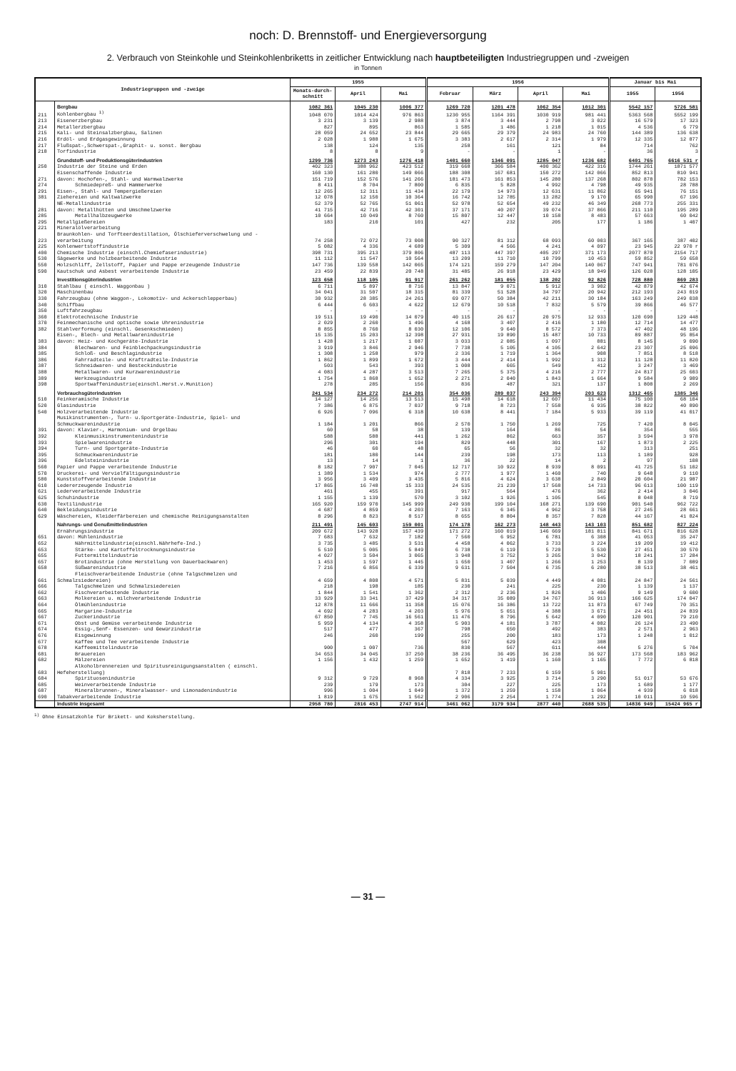noch: D. Brennstoff- und Energieversorgung
2. Verbrauch von Steinkohle und Steinkohlenbriketts in zeitlicher Entwicklung nach hauptbeteiligten Industriegruppen und -zweigen
in Tonnen
| Industriegruppen und -zweige | | 1955 | | | 1956 | | | | Januar bis Mai | |
| --- | --- | --- | --- | --- | --- | --- | --- | --- | --- | --- |
| | | Monats-durch-schnitt | April | Mai | Februar | März | April | Mai | 1955 | 1956 |
| | Bergbau | 1082 361 | 1045 230 | 1006 377 | 1269 720 | 1201 478 | 1062 354 | 1012 301 | 5542 157 | 5726 581 |
| 211 | Kohlenbergbau <sup>1)</sup> | 1048 070 | 1014 424 | 976 863 | 1230 955 | 1164 391 | 1030 919 | 981 441 | 5363 568 | 5552 199 |
| 213 | Eisenerzbergbau | 3 231 | 3 139 | 2 988 | 3 874 | 3 444 | 2 798 | 3 022 | 16 579 | 17 323 |
| 214 | Metallerzbergbau | 827 | 895 | 863 | 1 585 | 1 486 | 1 218 | 1 015 | 4 536 | 6 779 |
| 215 | Kali- und Steinsalzbergbau, Salinen | 28 059 | 24 652 | 23 844 | 29 665 | 29 379 | 24 983 | 24 760 | 144 389 | 136 638 |
| 216 | Erdöl- und Erdgasgewinnung | 2 028 | 1 988 | 1 675 | 3 383 | 2 617 | 2 314 | 1 979 | 12 335 | 12 877 |
| 217 | Flußspat-,Schwerspat-,Graphit- u. sonst. Bergbau | 138 | 124 | 135 | 258 | 161 | 121 | 84 | 714 | 762 |
| 218 | Torfindustrie | 8 | 8 | 9 | - | - | 1 | - | 36 | 3 |
| | Grundstoff- und Produktionsgüterindustrien | 1299 736 | 1273 243 | 1276 418 | 1401 660 | 1346 091 | 1285 047 | 1236 682 | 6401 765 | 6616 531 r |
| 250 | Industrie der Steine und Erden | 402 323 | 388 962 | 423 512 | 319 668 | 366 584 | 400 362 | 422 316 | 1744 261 | 1871 577 |
| | Eisenschaffende Industrie | 160 130 | 161 280 | 149 066 | 188 308 | 167 681 | 150 272 | 142 066 | 852 813 | 810 941 |
| 271 | davon: Hochofen-, Stahl- und Warmwalzwerke | 151 719 | 152 576 | 141 266 | 181 473 | 161 853 | 145 280 | 137 268 | 802 878 | 782 153 |
| 274 | Schmiedepreß- und Hammerwerke | 8 411 | 8 704 | 7 800 | 6 835 | 5 828 | 4 992 | 4 798 | 49 935 | 28 788 |
| 291 | Eisen-, Stahl- und Tempergießereien | 12 265 | 12 311 | 11 434 | 22 179 | 14 973 | 12 631 | 11 862 | 65 941 | 76 151 |
| 381 | Ziehereien und Kaltwalzwerke | 12 078 | 12 150 | 10 364 | 16 742 | 12 785 | 13 282 | 9 170 | 65 990 | 67 196 |
| | NE-Metallindustrie | 52 379 | 52 765 | 51 061 | 52 978 | 52 654 | 49 232 | 46 349 | 268 773 | 255 331 |
| 281 | davon: Metallhütten und Umschmelzwerke | 41 715 | 42 716 | 42 301 | 37 171 | 40 207 | 39 074 | 37 866 | 211 110 | 195 289 |
| 285 | Metallhalbzeugwerke | 10 664 | 10 049 | 8 760 | 15 807 | 12 447 | 10 158 | 8 483 | 57 663 | 60 042 |
| 295 | Metallgießereien | 183 | 210 | 101 | 427 | 232 | 205 | 177 | 1 186 | 1 407 |
| 221 | Mineralölverarbeitung | 74 258 | 72 072 | 73 008 | 90 327 | 81 312 | 68 093 | 60 003 | 367 165 | 387 402 |
| 223 | Braunkohlen- und Torfteerdestillation, Ölschieferverschwelung und -verarbeitung | | | | | | | | | |
| 225 | Kohlenwertstoffindustrie | 5 082 | 4 336 | 4 689 | 5 309 | 4 566 | 4 241 | 4 097 | 23 945 | 22 970 r |
| 400 | Chemische Industrie (einschl.Chemiefaserindustrie) | 398 731 | 395 213 | 379 806 | 487 113 | 447 397 | 405 297 | 371 173 | 2077 870 | 2154 717 |
| 530 | Sägewerke und holzbearbeitende Industrie | 11 112 | 11 547 | 10 564 | 13 209 | 11 710 | 10 799 | 10 453 | 59 852 | 59 658 |
| 550 | Holzschliff, Zellstoff, Papier und Pappe erzeugende Industrie | 147 736 | 139 558 | 142 065 | 174 121 | 159 279 | 147 204 | 140 067 | 747 941 | 781 076 |
| 590 | Kautschuk und Asbest verarbeitende Industrie | 23 459 | 22 839 | 20 748 | 31 485 | 26 918 | 23 429 | 18 949 | 126 028 | 128 105 |
| | Investitionsgüterindustrien | 123 658 | 118 105 | 91 917 | 261 262 | 181 055 | 138 202 | 92 826 | 728 880 | 869 283 |
| 310 | Stahlbau ( einschl. Waggonbau ) | 6 711 | 5 897 | 8 716 | 13 847 | 9 071 | 5 912 | 3 902 | 42 879 | 42 674 |
| 320 | Maschinenbau | 34 041 | 31 507 | 18 315 | 81 339 | 51 528 | 34 797 | 20 942 | 212 193 | 243 019 |
| 330 | Fahrzeugbau (ohne Waggon-, Lokomotiv- und Ackerschlepperbau) | 30 932 | 28 385 | 24 261 | 69 077 | 50 384 | 42 211 | 30 184 | 163 249 | 249 038 |
| 340 | Schiffbau | 6 444 | 6 603 | 4 622 | 12 679 | 10 518 | 7 832 | 5 579 | 39 866 | 46 577 |
| 350 | Luftfahrzeugbau | - | - | - | - | - | - | - | - | - |
| 360 | Elektrotechnische Industrie | 19 511 | 19 490 | 14 079 | 40 115 | 26 617 | 20 975 | 12 933 | 120 690 | 129 448 |
| 370 | Feinmechanische und optische sowie Uhrenindustrie | 2 029 | 2 260 | 1 496 | 4 168 | 3 407 | 2 416 | 1 180 | 12 714 | 14 477 |
| 382 | Stahlverformung (einschl. Gesenkschmieden) | 8 855 | 8 760 | 8 030 | 12 106 | 9 640 | 8 572 | 7 373 | 47 402 | 48 196 |
| | Eisen-, Blech- und Metallwarenindustrie | 15 135 | 15 203 | 12 398 | 27 931 | 19 890 | 15 487 | 10 733 | 89 887 | 95 854 |
| 383 | davon: Heiz- und Kochgeräte-Industrie | 1 428 | 1 217 | 1 087 | 3 033 | 2 085 | 1 097 | 881 | 8 145 | 9 090 |
| 384 | Blechwaren- und Feinblechpackungsindustrie | 3 919 | 3 846 | 2 946 | 7 738 | 5 105 | 4 105 | 2 642 | 23 307 | 25 096 |
| 385 | Schloß- und Beschlagindustrie | 1 308 | 1 258 | 979 | 2 336 | 1 719 | 1 364 | 908 | 7 851 | 8 518 |
| 386 | Fahrradteile- und Kraftradteile-Industrie | 1 862 | 1 899 | 1 672 | 3 444 | 2 414 | 1 992 | 1 312 | 11 128 | 11 820 |
| 387 | Schneidwaren- und Besteckindustrie | 503 | 543 | 393 | 1 008 | 665 | 549 | 412 | 3 247 | 3 469 |
| 388 | Metallwaren- und Kurzwarenindustrie | 4 083 | 4 287 | 3 513 | 7 265 | 5 375 | 4 216 | 2 777 | 24 817 | 25 603 |
| 389 | Werkzeugindustrie | 1 754 | 1 868 | 1 652 | 2 271 | 2 040 | 1 843 | 1 664 | 9 584 | 9 989 |
| 398 | Sportwaffenindustrie(einschl.Herst.v.Munition) | 278 | 285 | 156 | 836 | 487 | 321 | 137 | 1 808 | 2 269 |
| | Verbrauchsgüterindustrien | 241 534 | 234 272 | 214 201 | 354 036 | 289 037 | 243 394 | 203 623 | 1312 465 | 1385 346 |
| 510 | Feinkeramische Industrie | 14 127 | 14 256 | 13 513 | 15 498 | 14 618 | 12 607 | 11 434 | 75 100 | 68 104 |
| 520 | Glasindustrie | 7 386 | 6 875 | 7 037 | 9 718 | 8 723 | 7 558 | 6 935 | 38 822 | 40 890 |
| 540 | Holzverarbeitende Industrie | 6 926 | 7 096 | 6 318 | 10 638 | 8 441 | 7 184 | 5 933 | 39 119 | 41 017 |
| | Musikinstrumenten-, Turn- u.Sportgeräte-Industrie, Spiel- und Schmuckwarenindustrie | 1 184 | 1 201 | 866 | 2 570 | 1 750 | 1 269 | 725 | 7 420 | 8 045 |
| 391 | davon: Klavier-, Harmonium- und Orgelbau | 60 | 58 | 38 | 139 | 164 | 86 | 54 | 354 | 555 |
| 392 | Kleinmusikinstrumentenindustrie | 588 | 588 | 441 | 1 262 | 862 | 663 | 357 | 3 594 | 3 978 |
| 393 | Spielwarenindustrie | 296 | 301 | 194 | 829 | 448 | 301 | 167 | 1 873 | 2 225 |
| 394 | Turn- und Sportgeräte-Industrie | 46 | 60 | 48 | 65 | 56 | 32 | 32 | 313 | 251 |
| 395 | Schmuckwarenindustrie | 181 | 180 | 144 | 239 | 198 | 173 | 113 | 1 189 | 928 |
| 396 | Edelsteinindustrie | 13 | 14 | 1 | 36 | 22 | 14 | 2 | 97 | 108 |
| 560 | Papier und Pappe verarbeitende Industrie | 8 182 | 7 907 | 7 045 | 12 717 | 10 922 | 8 939 | 8 091 | 41 725 | 51 102 |
| 570 | Druckerei- und Vervielfältigungsindustrie | 1 389 | 1 534 | 974 | 2 777 | 1 977 | 1 460 | 740 | 9 648 | 9 110 |
| 580 | Kunststoffverarbeitende Industrie | 3 956 | 3 409 | 3 435 | 5 816 | 4 624 | 3 638 | 2 849 | 20 604 | 21 987 |
| 610 | Ledererzeugende Industrie | 17 865 | 16 748 | 15 333 | 24 535 | 21 239 | 17 568 | 14 733 | 96 613 | 100 119 |
| 621 | Lederverarbeitende Industrie | 461 | 455 | 391 | 917 | 564 | 476 | 362 | 2 414 | 3 046 |
| 625 | Schuhindustrie | 1 155 | 1 139 | 570 | 3 102 | 1 926 | 1 105 | 545 | 8 048 | 8 719 |
| 630 | Textilindustrie | 165 920 | 159 970 | 145 999 | 249 930 | 199 104 | 168 271 | 139 690 | 901 540 | 962 722 |
| 640 | Bekleidungsindustrie | 4 687 | 4 859 | 4 203 | 7 163 | 6 345 | 4 962 | 3 758 | 27 245 | 28 661 |
| 629 | Wäschereien, Kleiderfärbereien und chemische Reinigungsanstalten | 8 296 | 8 823 | 8 517 | 8 655 | 8 804 | 8 357 | 7 828 | 44 167 | 41 824 |
| | Nahrungs- und Genußmittelindustrien | 211 491 | 145 603 | 159 001 | 174 178 | 162 273 | 148 443 | 143 103 | 851 682 | 827 224 |
| | Ernährungsindustrie | 209 672 | 143 928 | 157 439 | 171 272 | 160 019 | 146 669 | 181 811 | 841 671 | 816 628 |
| 651 | davon: Mühlenindustrie | 7 683 | 7 632 | 7 182 | 7 560 | 6 952 | 6 781 | 6 308 | 41 053 | 35 247 |
| 652 | Nährmittelindustrie(einschl.Nährhefe-Ind.) | 3 735 | 3 485 | 3 531 | 4 458 | 4 062 | 3 733 | 3 224 | 19 209 | 19 412 |
| 653 | Stärke- und Kartoffeltrocknungsindustrie | 5 510 | 5 005 | 5 849 | 6 738 | 6 119 | 5 720 | 5 530 | 27 451 | 30 570 |
| 655 | Futtermittelindustrie | 4 027 | 3 504 | 3 065 | 3 948 | 3 752 | 3 265 | 3 042 | 18 241 | 17 284 |
| 657 | Brotindustrie (ohne Herstellung von Dauerbackwaren) | 1 453 | 1 597 | 1 445 | 1 650 | 1 407 | 1 266 | 1 253 | 8 139 | 7 089 |
| 658 | Süßwarenindustrie | 7 216 | 6 856 | 6 339 | 9 631 | 7 504 | 6 735 | 6 280 | 38 513 | 38 461 |
| 661 | Fleischverarbeitende Industrie (ohne Talgschmelzen und Schmalzsiedereien) | 4 659 | 4 808 | 4 571 | 5 831 | 5 039 | 4 449 | 4 081 | 24 847 | 24 561 |
| 666 | Talgschmelzen und Schmalzsiedereien | 218 | 198 | 185 | 230 | 241 | 225 | 230 | 1 139 | 1 137 |
| 662 | Fischverarbeitende Industrie | 1 844 | 1 541 | 1 362 | 2 312 | 2 236 | 1 826 | 1 406 | 9 149 | 9 600 |
| 663 | Molkereien u. milchverarbeitende Industrie | 33 929 | 33 341 | 37 429 | 34 317 | 35 089 | 34 767 | 36 913 | 166 625 | 174 047 |
| 664 | Ölmühlenindustrie | 12 878 | 11 666 | 11 358 | 15 076 | 16 386 | 13 722 | 11 873 | 67 749 | 70 351 |
| 665 | Margarine-Industrie | 4 692 | 4 283 | 4 203 | 5 976 | 5 651 | 4 388 | 3 671 | 24 451 | 24 839 |
| 667 | Zuckerindustrie | 67 850 | 7 745 | 16 561 | 11 476 | 8 796 | 5 642 | 4 090 | 120 901 | 79 210 |
| 671 | Obst und Gemüse verarbeitende Industrie | 5 959 | 4 134 | 4 358 | 5 903 | 4 181 | 3 787 | 4 082 | 26 124 | 23 490 |
| 674 | Essig-,Senf- Essenzen- und Gewürzindustrie | 517 | 477 | 367 | 798 | 650 | 492 | 383 | 2 571 | 2 963 |
| 676 | Eisgewinnung | 246 | 260 | 199 | 255 | 200 | 183 | 173 | 1 248 | 1 012 |
| 677 | Kaffee und Tee verarbeitende Industrie | 900 | 1 007 | 736 | 567 | 629 | 423 | 308 | 5 276 | 5 704 |
| 678 | Kaffeemittelindustrie | | | | 830 | 567 | 611 | 444 | | |
| 681 | Brauereien | 34 653 | 34 045 | 37 250 | 38 236 | 36 495 | 36 238 | 36 927 | 173 568 | 183 962 |
| 682 | Mälzereien | 1 156 | 1 432 | 1 259 | 1 652 | 1 419 | 1 160 | 1 165 | 7 772 | 6 818 |
| 683 | Alkoholbrennereien und Spiritusreinigungsanstalten ( einschl. Hefeherstellung) | 9 312 | 9 729 | 8 968 | 7 818 | 7 233 | 6 159 | 5 901 | 51 017 | 53 676 |
| 684 | Spirituosenindustrie | | | | 4 334 | 3 925 | 3 714 | 3 290 | | |
| 685 | Weinverarbeitende Industrie | 239 | 179 | 173 | 304 | 227 | 225 | 173 | 1 689 | 1 177 |
| 687 | Mineralbrunnen-, Mineralwasser- und Limonadenindustrie | 996 | 1 004 | 1 049 | 1 372 | 1 259 | 1 158 | 1 064 | 4 939 | 6 018 |
| 690 | Tabakverarbeitende Industrie | 1 819 | 1 675 | 1 562 | 2 906 | 2 254 | 1 774 | 1 292 | 10 011 | 10 596 |
| | Industrie insgesamt | 2958 780 | 2816 453 | 2747 914 | 3461 062 | 3179 934 | 2877 440 | 2688 535 | 14836 949 | 15424 965 r |
<sup>1)</sup> Ohne Einsatzkohle für Brikett- und Koksherstellung.
— 31 —